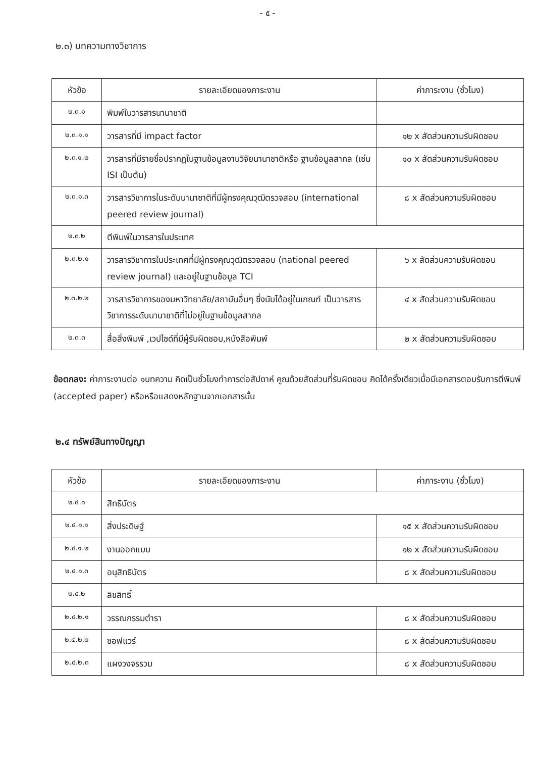- ๕ -
๒.๓) บทความทางวิชาการ
| หัวข้อ | รายละเอียดของภาระงาน | ค่าภาระงาน (ชั่วโมง) |
| --- | --- | --- |
| ๒.๓.๑ | พิมพ์ในวารสารนานาชาติ | |
| ๒.๓.๑.๑ | วารสารที่มี impact factor | ๑๒ x สัดส่วนความรับผิดชอบ |
| ๒.๓.๑.๒ | วารสารที่มีรายชื่อปรากฏในฐานข้อมูลงานวิจัยนานาชาติหรือ ฐานข้อมูลสากล (เช่น ISI เป็นต้น) | ๑๐ x สัดส่วนความรับผิดชอบ |
| ๒.๓.๑.๓ | วารสารวิชาการในระดับนานาชาติที่มีผู้ทรงคุณวุฒิตรวจสอบ (international peered review journal) | ๘ x สัดส่วนความรับผิดชอบ |
| ๒.๓.๒ | ตีพิมพ์ในวารสารในประเทศ | |
| ๒.๓.๒.๑ | วารสารวิชาการในประเทศที่มีผู้ทรงคุณวุฒิตรวจสอบ (national peered review journal) และอยู่ในฐานข้อมูล TCI | ๖ x สัดส่วนความรับผิดชอบ |
| ๒.๓.๒.๒ | วารสารวิชาการของมหาวิทยาลัย/สถาบันอื่นๆ ซึ่งนับได้อยู่ในเกณฑ์ เป็นวารสารวิชาการระดับนานาชาติที่ไม่อยู่ในฐานข้อมูลสากล | ๔ x สัดส่วนความรับผิดชอบ |
| ๒.๓.๓ | สื่อสิ่งพิมพ์ ,เวปไซด์ที่มีผู้รับผิดชอบ,หนังสือพิมพ์ | ๒ x สัดส่วนความรับผิดชอบ |
ข้อตกลง: ค่าภาระงานต่อ ๑บทความ คิดเป็นชั่วโมงทำการต่อสัปดาห์ คูณด้วยสัดส่วนที่รับผิดชอบ คิดได้ครั้งเดียวเมื่อมีเอกสารตอบรับการตีพิมพ์ (accepted paper) หรือหรือแสดงหลักฐานจากเอกสารนั้น
๒.๔ ทรัพย์สินทางปัญญา
| หัวข้อ | รายละเอียดของภาระงาน | ค่าภาระงาน (ชั่วโมง) |
| --- | --- | --- |
| ๒.๔.๑ | สิทธิบัตร | |
| ๒.๔.๑.๑ | สิ่งประดิษฐ์ | ๑๕ x สัดส่วนความรับผิดชอบ |
| ๒.๔.๑.๒ | งานออกแบบ | ๑๒ x สัดส่วนความรับผิดชอบ |
| ๒.๔.๑.๓ | อนุสิทธิบัตร | ๘ x สัดส่วนความรับผิดชอบ |
| ๒.๔.๒ | ลิขสิทธิ์ | |
| ๒.๔.๒.๑ | วรรณกรรมตำรา | ๘ x สัดส่วนความรับผิดชอบ |
| ๒.๔.๒.๒ | ซอฟแวร์ | ๘ x สัดส่วนความรับผิดชอบ |
| ๒.๔.๒.๓ | แผงวงจรรวม | ๘ x สัดส่วนความรับผิดชอบ |